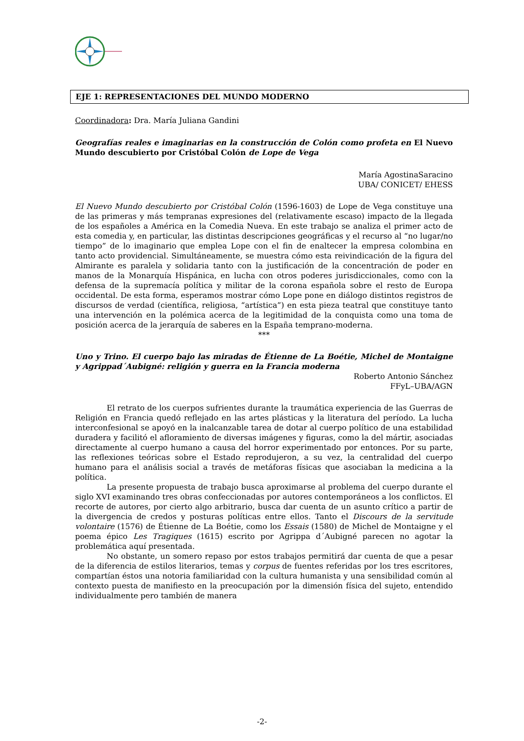EJE 1: REPRESENTACIONES DEL MUNDO MODERNO
Coordinadora: Dra. María Juliana Gandini
Geografías reales e imaginarias en la construcción de Colón como profeta en El Nuevo Mundo descubierto por Cristóbal Colón de Lope de Vega
María AgostinaSaracino
UBA/ CONICET/ EHESS
El Nuevo Mundo descubierto por Cristóbal Colón (1596-1603) de Lope de Vega constituye una de las primeras y más tempranas expresiones del (relativamente escaso) impacto de la llegada de los españoles a América en la Comedia Nueva. En este trabajo se analiza el primer acto de esta comedia y, en particular, las distintas descripciones geográficas y el recurso al “no lugar/no tiempo” de lo imaginario que emplea Lope con el fin de enaltecer la empresa colombina en tanto acto providencial. Simultáneamente, se muestra cómo esta reivindicación de la figura del Almirante es paralela y solidaria tanto con la justificación de la concentración de poder en manos de la Monarquía Hispánica, en lucha con otros poderes jurisdiccionales, como con la defensa de la supremacía política y militar de la corona española sobre el resto de Europa occidental. De esta forma, esperamos mostrar cómo Lope pone en diálogo distintos registros de discursos de verdad (científica, religiosa, “artística”) en esta pieza teatral que constituye tanto una intervención en la polémica acerca de la legitimidad de la conquista como una toma de posición acerca de la jerarquía de saberes en la España temprano-moderna.
***
Uno y Trino. El cuerpo bajo las miradas de Étienne de La Boétie, Michel de Montaigne y Agrippad´Aubigné: religión y guerra en la Francia moderna
Roberto Antonio Sánchez
FFyL–UBA/AGN
El retrato de los cuerpos sufrientes durante la traumática experiencia de las Guerras de Religión en Francia quedó reflejado en las artes plásticas y la literatura del período. La lucha interconfesional se apoyó en la inalcanzable tarea de dotar al cuerpo político de una estabilidad duradera y facilitó el afloramiento de diversas imágenes y figuras, como la del mártir, asociadas directamente al cuerpo humano a causa del horror experimentado por entonces. Por su parte, las reflexiones teóricas sobre el Estado reprodujeron, a su vez, la centralidad del cuerpo humano para el análisis social a través de metáforas físicas que asociaban la medicina a la política.
La presente propuesta de trabajo busca aproximarse al problema del cuerpo durante el siglo XVI examinando tres obras confeccionadas por autores contemporáneos a los conflictos. El recorte de autores, por cierto algo arbitrario, busca dar cuenta de un asunto crítico a partir de la divergencia de credos y posturas políticas entre ellos. Tanto el Discours de la servitude volontaire (1576) de Étienne de La Boétie, como los Essais (1580) de Michel de Montaigne y el poema épico Les Tragiques (1615) escrito por Agrippa d´Aubigné parecen no agotar la problemática aquí presentada.
No obstante, un somero repaso por estos trabajos permitirá dar cuenta de que a pesar de la diferencia de estilos literarios, temas y corpus de fuentes referidas por los tres escritores, compartían éstos una notoria familiaridad con la cultura humanista y una sensibilidad común al contexto puesta de manifiesto en la preocupación por la dimensión física del sujeto, entendido individualmente pero también de manera
-2-